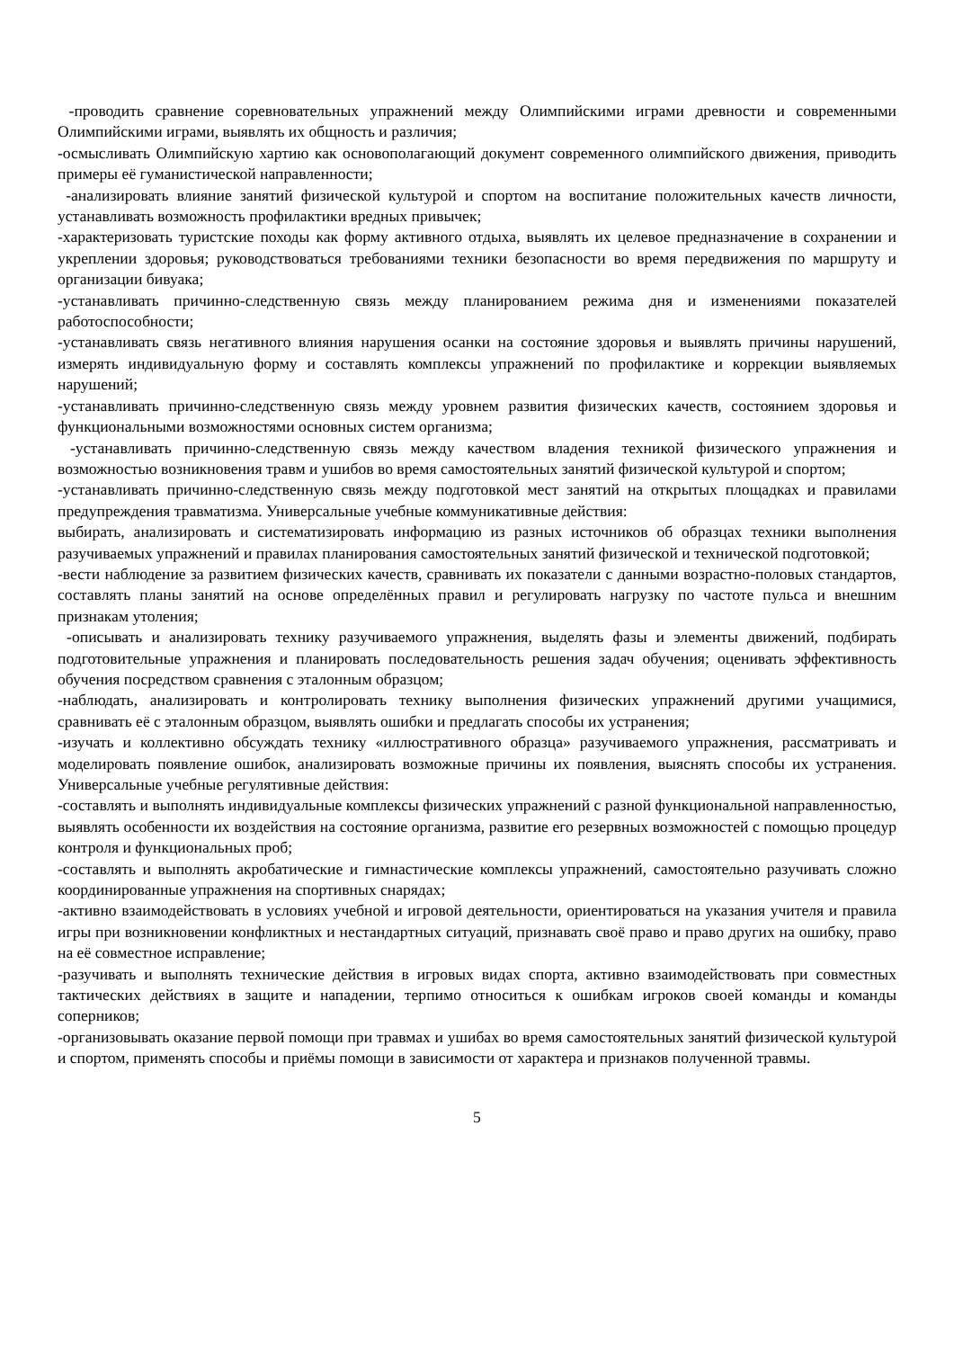-проводить сравнение соревновательных упражнений между Олимпийскими играми древности и современными Олимпийскими играми, выявлять их общность и различия;
-осмысливать Олимпийскую хартию как основополагающий документ современного олимпийского движения, приводить примеры её гуманистической направленности;
-анализировать влияние занятий физической культурой и спортом на воспитание положительных качеств личности, устанавливать возможность профилактики вредных привычек;
-характеризовать туристские походы как форму активного отдыха, выявлять их целевое предназначение в сохранении и укреплении здоровья; руководствоваться требованиями техники безопасности во время передвижения по маршруту и организации бивуака;
-устанавливать причинно-следственную связь между планированием режима дня и изменениями показателей работоспособности;
-устанавливать связь негативного влияния нарушения осанки на состояние здоровья и выявлять причины нарушений, измерять индивидуальную форму и составлять комплексы упражнений по профилактике и коррекции выявляемых нарушений;
-устанавливать причинно-следственную связь между уровнем развития физических качеств, состоянием здоровья и функциональными возможностями основных систем организма;
-устанавливать причинно-следственную связь между качеством владения техникой физического упражнения и возможностью возникновения травм и ушибов во время самостоятельных занятий физической культурой и спортом;
-устанавливать причинно-следственную связь между подготовкой мест занятий на открытых площадках и правилами предупреждения травматизма. Универсальные учебные коммуникативные действия:
выбирать, анализировать и систематизировать информацию из разных источников об образцах техники выполнения разучиваемых упражнений и правилах планирования самостоятельных занятий физической и технической подготовкой;
-вести наблюдение за развитием физических качеств, сравнивать их показатели с данными возрастно-половых стандартов, составлять планы занятий на основе определённых правил и регулировать нагрузку по частоте пульса и внешним признакам утоления;
-описывать и анализировать технику разучиваемого упражнения, выделять фазы и элементы движений, подбирать подготовительные упражнения и планировать последовательность решения задач обучения; оценивать эффективность обучения посредством сравнения с эталонным образцом;
-наблюдать, анализировать и контролировать технику выполнения физических упражнений другими учащимися, сравнивать её с эталонным образцом, выявлять ошибки и предлагать способы их устранения;
-изучать и коллективно обсуждать технику «иллюстративного образца» разучиваемого упражнения, рассматривать и моделировать появление ошибок, анализировать возможные причины их появления, выяснять способы их устранения. Универсальные учебные регулятивные действия:
-составлять и выполнять индивидуальные комплексы физических упражнений с разной функциональной направленностью, выявлять особенности их воздействия на состояние организма, развитие его резервных возможностей с помощью процедур контроля и функциональных проб;
-составлять и выполнять акробатические и гимнастические комплексы упражнений, самостоятельно разучивать сложно координированные упражнения на спортивных снарядах;
-активно взаимодействовать в условиях учебной и игровой деятельности, ориентироваться на указания учителя и правила игры при возникновении конфликтных и нестандартных ситуаций, признавать своё право и право других на ошибку, право на её совместное исправление;
-разучивать и выполнять технические действия в игровых видах спорта, активно взаимодействовать при совместных тактических действиях в защите и нападении, терпимо относиться к ошибкам игроков своей команды и команды соперников;
-организовывать оказание первой помощи при травмах и ушибах во время самостоятельных занятий физической культурой и спортом, применять способы и приёмы помощи в зависимости от характера и признаков полученной травмы.
5